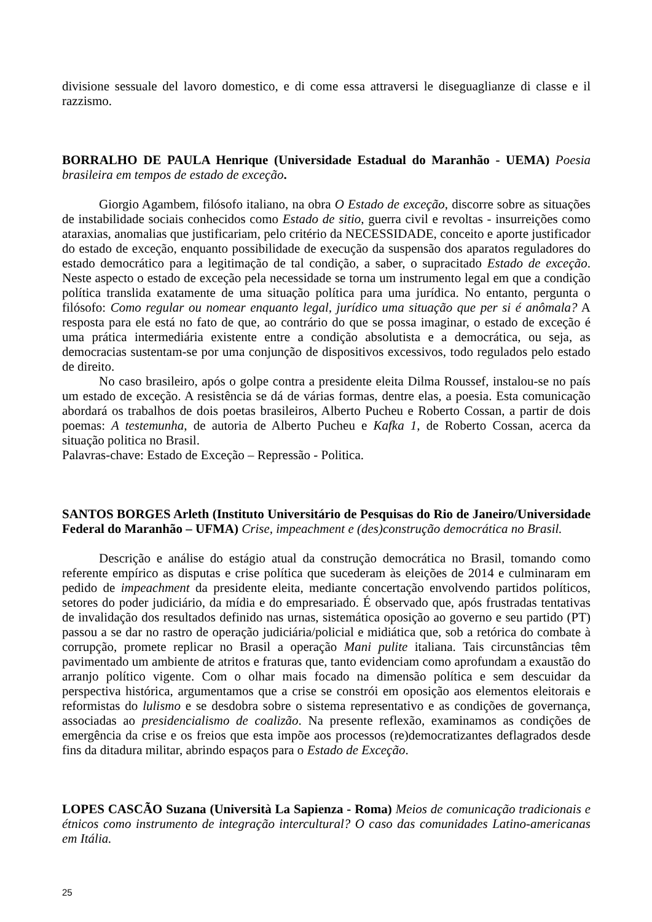divisione sessuale del lavoro domestico, e di come essa attraversi le diseguaglianze di classe e il razzismo.
BORRALHO DE PAULA Henrique (Universidade Estadual do Maranhão - UEMA) Poesia brasileira em tempos de estado de exceção.
Giorgio Agambem, filósofo italiano, na obra O Estado de exceção, discorre sobre as situações de instabilidade sociais conhecidos como Estado de sitio, guerra civil e revoltas - insurreições como ataraxias, anomalias que justificariam, pelo critério da NECESSIDADE, conceito e aporte justificador do estado de exceção, enquanto possibilidade de execução da suspensão dos aparatos reguladores do estado democrático para a legitimação de tal condição, a saber, o supracitado Estado de exceção. Neste aspecto o estado de exceção pela necessidade se torna um instrumento legal em que a condição política translida exatamente de uma situação política para uma jurídica. No entanto, pergunta o filósofo: Como regular ou nomear enquanto legal, jurídico uma situação que per si é anômala? A resposta para ele está no fato de que, ao contrário do que se possa imaginar, o estado de exceção é uma prática intermediária existente entre a condição absolutista e a democrática, ou seja, as democracias sustentam-se por uma conjunção de dispositivos excessivos, todo regulados pelo estado de direito.
No caso brasileiro, após o golpe contra a presidente eleita Dilma Roussef, instalou-se no país um estado de exceção. A resistência se dá de várias formas, dentre elas, a poesia. Esta comunicação abordará os trabalhos de dois poetas brasileiros, Alberto Pucheu e Roberto Cossan, a partir de dois poemas: A testemunha, de autoria de Alberto Pucheu e Kafka 1, de Roberto Cossan, acerca da situação politica no Brasil.
Palavras-chave: Estado de Exceção – Repressão - Politica.
SANTOS BORGES Arleth (Instituto Universitário de Pesquisas do Rio de Janeiro/Universidade Federal do Maranhão – UFMA) Crise, impeachment e (des)construção democrática no Brasil.
Descrição e análise do estágio atual da construção democrática no Brasil, tomando como referente empírico as disputas e crise política que sucederam às eleições de 2014 e culminaram em pedido de impeachment da presidente eleita, mediante concertação envolvendo partidos políticos, setores do poder judiciário, da mídia e do empresariado. É observado que, após frustradas tentativas de invalidação dos resultados definido nas urnas, sistemática oposição ao governo e seu partido (PT) passou a se dar no rastro de operação judiciária/policial e midiática que, sob a retórica do combate à corrupção, promete replicar no Brasil a operação Mani pulite italiana. Tais circunstâncias têm pavimentado um ambiente de atritos e fraturas que, tanto evidenciam como aprofundam a exaustão do arranjo político vigente. Com o olhar mais focado na dimensão política e sem descuidar da perspectiva histórica, argumentamos que a crise se constrói em oposição aos elementos eleitorais e reformistas do lulismo e se desdobra sobre o sistema representativo e as condições de governança, associadas ao presidencialismo de coalizão. Na presente reflexão, examinamos as condições de emergência da crise e os freios que esta impõe aos processos (re)democratizantes deflagrados desde fins da ditadura militar, abrindo espaços para o Estado de Exceção.
LOPES CASCÃO Suzana (Università La Sapienza - Roma) Meios de comunicação tradicionais e étnicos como instrumento de integração intercultural? O caso das comunidades Latino-americanas em Itália.
25